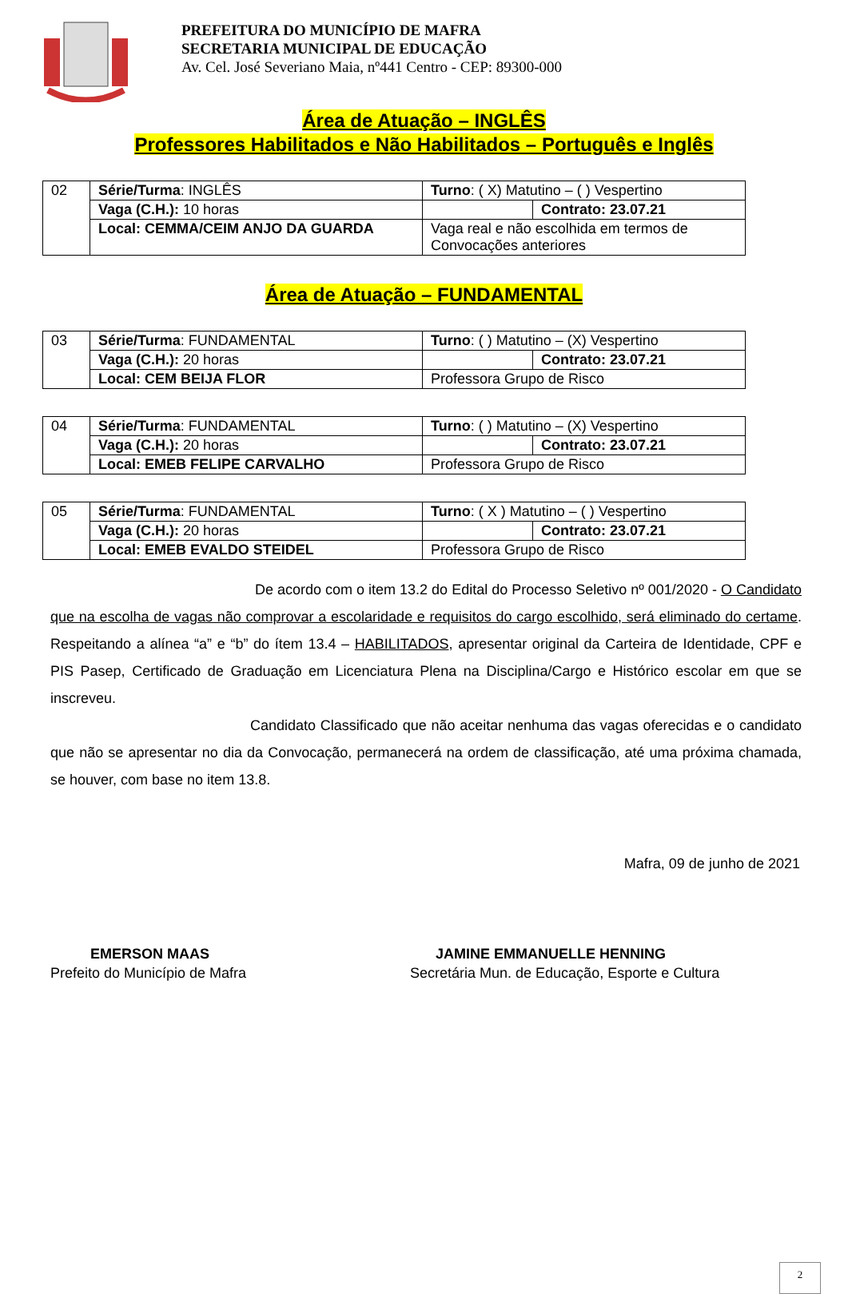PREFEITURA DO MUNICÍPIO DE MAFRA
SECRETARIA MUNICIPAL DE EDUCAÇÃO
Av. Cel. José Severiano Maia, nº441 Centro - CEP: 89300-000
Área de Atuação – INGLÊS
Professores Habilitados e Não Habilitados – Português e Inglês
| 02 | Série/Turma : INGLÊS | Turno : ( X) Matutino – ( ) Vespertino | |
| | Vaga (C.H.): 10 horas | | Contrato: 23.07.21 |
| | Local: CEMMA/CEIM ANJO DA GUARDA | Vaga real e não escolhida em termos de Convocações anteriores | |
Área de Atuação – FUNDAMENTAL
| 03 | Série/Turma : FUNDAMENTAL | Turno : ( ) Matutino – (X) Vespertino | |
| | Vaga (C.H.): 20 horas | | Contrato: 23.07.21 |
| | Local: CEM BEIJA FLOR | Professora Grupo de Risco | |
| 04 | Série/Turma : FUNDAMENTAL | Turno : ( ) Matutino – (X) Vespertino | |
| | Vaga (C.H.): 20 horas | | Contrato: 23.07.21 |
| | Local: EMEB FELIPE CARVALHO | Professora Grupo de Risco | |
| 05 | Série/Turma : FUNDAMENTAL | Turno : ( X ) Matutino – ( ) Vespertino | |
| | Vaga (C.H.): 20 horas | | Contrato: 23.07.21 |
| | Local: EMEB EVALDO STEIDEL | Professora Grupo de Risco | |
De acordo com o item 13.2 do Edital do Processo Seletivo nº 001/2020 - O Candidato que na escolha de vagas não comprovar a escolaridade e requisitos do cargo escolhido, será eliminado do certame. Respeitando a alínea “a” e “b” do ítem 13.4 – HABILITADOS, apresentar original da Carteira de Identidade, CPF e PIS Pasep, Certificado de Graduação em Licenciatura Plena na Disciplina/Cargo e Histórico escolar em que se inscreveu.
Candidato Classificado que não aceitar nenhuma das vagas oferecidas e o candidato que não se apresentar no dia da Convocação, permanecerá na ordem de classificação, até uma próxima chamada, se houver, com base no item 13.8.
Mafra, 09 de junho de 2021
EMERSON MAAS
Prefeito do Município de Mafra
JAMINE EMMANUELLE HENNING
Secretária Mun. de Educação, Esporte e Cultura
2